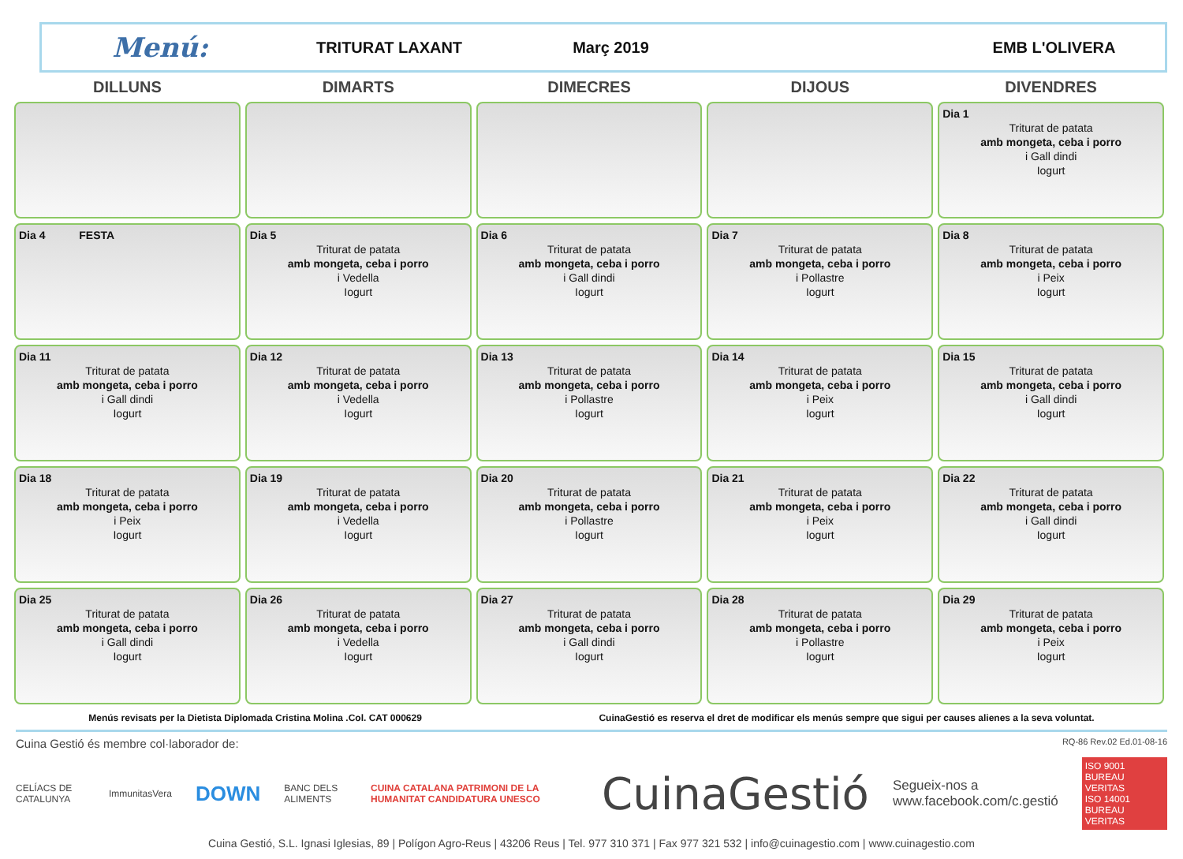Menú:
TRITURAT LAXANT Març 2019 EMB L'OLIVERA
| DILLUNS | DIMARTS | DIMECRES | DIJOUS | DIVENDRES |
| --- | --- | --- | --- | --- |
| | | | | Dia 1 Triturat de patata amb mongeta, ceba i porro i Gall dindi Iogurt |
| Dia 4 FESTA | Dia 5 Triturat de patata amb mongeta, ceba i porro i Vedella Iogurt | Dia 6 Triturat de patata amb mongeta, ceba i porro i Gall dindi Iogurt | Dia 7 Triturat de patata amb mongeta, ceba i porro i Pollastre Iogurt | Dia 8 Triturat de patata amb mongeta, ceba i porro i Peix Iogurt |
| Dia 11 Triturat de patata amb mongeta, ceba i porro i Gall dindi Iogurt | Dia 12 Triturat de patata amb mongeta, ceba i porro i Vedella Iogurt | Dia 13 Triturat de patata amb mongeta, ceba i porro i Pollastre Iogurt | Dia 14 Triturat de patata amb mongeta, ceba i porro i Peix Iogurt | Dia 15 Triturat de patata amb mongeta, ceba i porro i Gall dindi Iogurt |
| Dia 18 Triturat de patata amb mongeta, ceba i porro i Peix Iogurt | Dia 19 Triturat de patata amb mongeta, ceba i porro i Vedella Iogurt | Dia 20 Triturat de patata amb mongeta, ceba i porro i Pollastre Iogurt | Dia 21 Triturat de patata amb mongeta, ceba i porro i Peix Iogurt | Dia 22 Triturat de patata amb mongeta, ceba i porro i Gall dindi Iogurt |
| Dia 25 Triturat de patata amb mongeta, ceba i porro i Gall dindi Iogurt | Dia 26 Triturat de patata amb mongeta, ceba i porro i Vedella Iogurt | Dia 27 Triturat de patata amb mongeta, ceba i porro i Gall dindi Iogurt | Dia 28 Triturat de patata amb mongeta, ceba i porro i Pollastre Iogurt | Dia 29 Triturat de patata amb mongeta, ceba i porro i Peix Iogurt |
Menús revisats per la Dietista Diplomada Cristina Molina .Col. CAT 000629 CuinaGestió es reserva el dret de modificar els menús sempre que sigui per causes alienes a la seva voluntat.
Cuina Gestió és membre col·laborador de: RQ-86 Rev.02 Ed.01-08-16
CELÍACS DE CATALUNYA ImmunitasVera DOWN BANC DELS ALIMENTS CUINA CATALANA PATRIMONI DE LA HUMANITAT CANDIDATURA UNESCO CuinaGestió Segueix-nos a
www.facebook.com/c.gestió ISO 9001 BUREAU VERITAS
ISO 14001 BUREAU VERITAS
Cuina Gestió, S.L. Ignasi Iglesias, 89 | Polígon Agro-Reus | 43206 Reus | Tel. 977 310 371 | Fax 977 321 532 | info@cuinagestio.com | www.cuinagestio.com